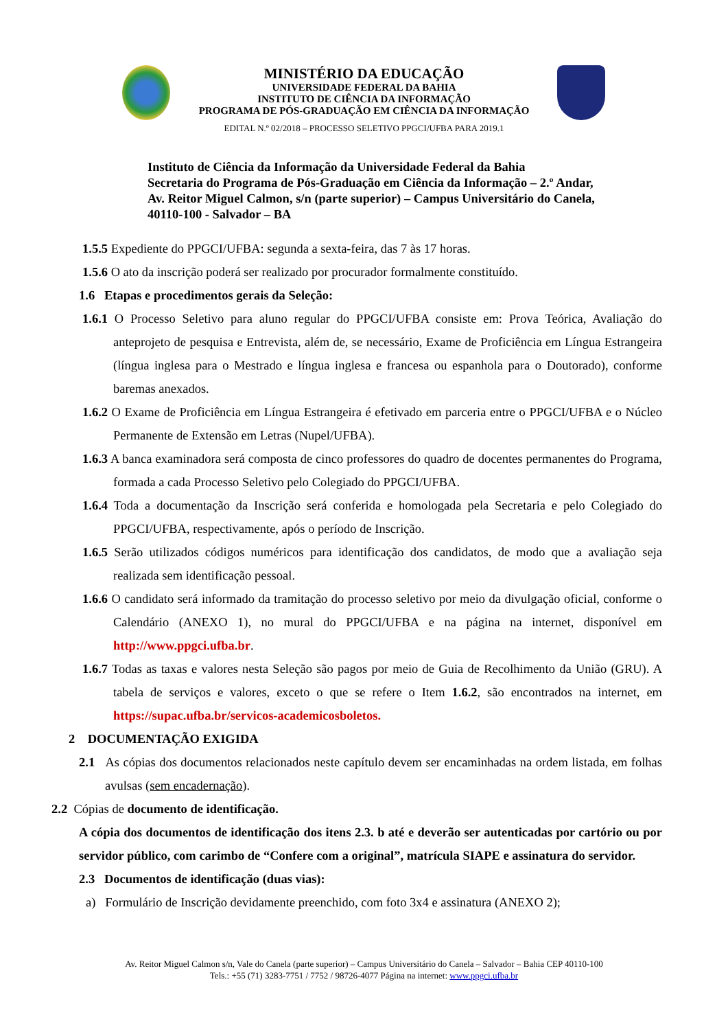MINISTÉRIO DA EDUCAÇÃO
UNIVERSIDADE FEDERAL DA BAHIA
INSTITUTO DE CIÊNCIA DA INFORMAÇÃO
PROGRAMA DE PÓS-GRADUAÇÃO EM CIÊNCIA DA INFORMAÇÃO
EDITAL N.º 02/2018 – PROCESSO SELETIVO PPGCI/UFBA PARA 2019.1
Instituto de Ciência da Informação da Universidade Federal da Bahia
Secretaria do Programa de Pós-Graduação em Ciência da Informação – 2.º Andar,
Av. Reitor Miguel Calmon, s/n (parte superior) – Campus Universitário do Canela,
40110-100 - Salvador – BA
1.5.5 Expediente do PPGCI/UFBA: segunda a sexta-feira, das 7 às 17 horas.
1.5.6 O ato da inscrição poderá ser realizado por procurador formalmente constituído.
1.6 Etapas e procedimentos gerais da Seleção:
1.6.1 O Processo Seletivo para aluno regular do PPGCI/UFBA consiste em: Prova Teórica, Avaliação do anteprojeto de pesquisa e Entrevista, além de, se necessário, Exame de Proficiência em Língua Estrangeira (língua inglesa para o Mestrado e língua inglesa e francesa ou espanhola para o Doutorado), conforme baremas anexados.
1.6.2 O Exame de Proficiência em Língua Estrangeira é efetivado em parceria entre o PPGCI/UFBA e o Núcleo Permanente de Extensão em Letras (Nupel/UFBA).
1.6.3 A banca examinadora será composta de cinco professores do quadro de docentes permanentes do Programa, formada a cada Processo Seletivo pelo Colegiado do PPGCI/UFBA.
1.6.4 Toda a documentação da Inscrição será conferida e homologada pela Secretaria e pelo Colegiado do PPGCI/UFBA, respectivamente, após o período de Inscrição.
1.6.5 Serão utilizados códigos numéricos para identificação dos candidatos, de modo que a avaliação seja realizada sem identificação pessoal.
1.6.6 O candidato será informado da tramitação do processo seletivo por meio da divulgação oficial, conforme o Calendário (ANEXO 1), no mural do PPGCI/UFBA e na página na internet, disponível em http://www.ppgci.ufba.br.
1.6.7 Todas as taxas e valores nesta Seleção são pagos por meio de Guia de Recolhimento da União (GRU). A tabela de serviços e valores, exceto o que se refere o Item 1.6.2, são encontrados na internet, em https://supac.ufba.br/servicos-academicosboletos.
2 DOCUMENTAÇÃO EXIGIDA
2.1 As cópias dos documentos relacionados neste capítulo devem ser encaminhadas na ordem listada, em folhas avulsas (sem encadernação).
2.2 Cópias de documento de identificação.
A cópia dos documentos de identificação dos itens 2.3. b até e deverão ser autenticadas por cartório ou por servidor público, com carimbo de “Confere com a original”, matrícula SIAPE e assinatura do servidor.
2.3 Documentos de identificação (duas vias):
a) Formulário de Inscrição devidamente preenchido, com foto 3x4 e assinatura (ANEXO 2);
Av. Reitor Miguel Calmon s/n, Vale do Canela (parte superior) – Campus Universitário do Canela – Salvador – Bahia CEP 40110-100
Tels.: +55 (71) 3283-7751 / 7752 / 98726-4077 Página na internet: www.ppgci.ufba.br